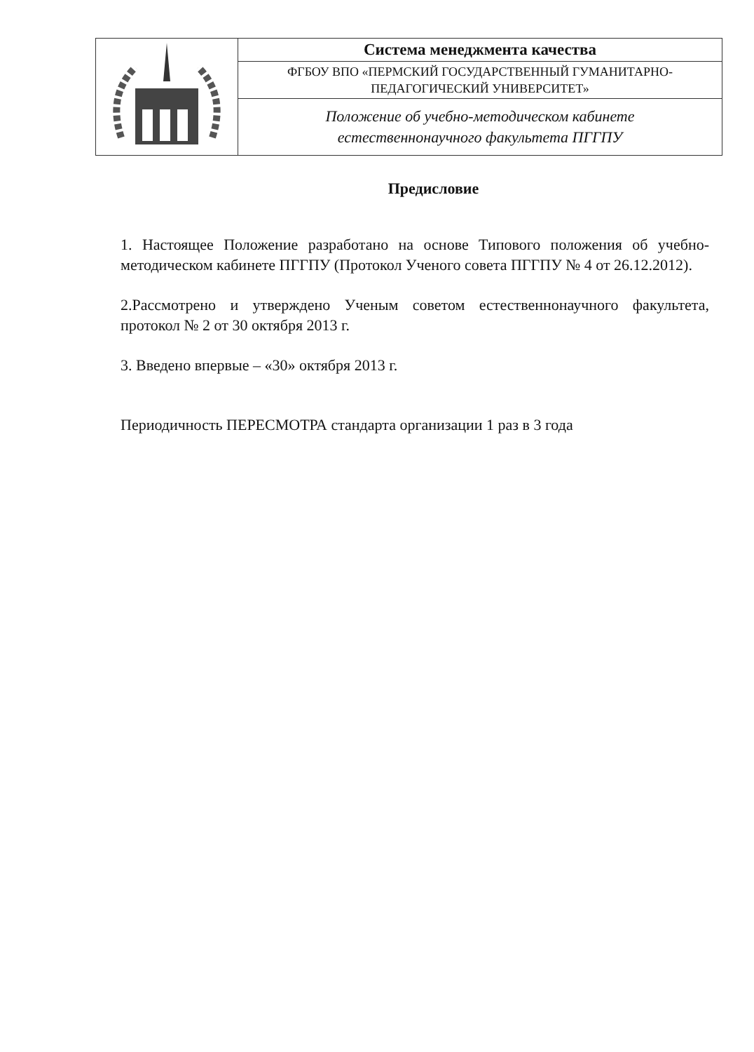| | Система менеджмента качества |
| | ФГБОУ ВПО «ПЕРМСКИЙ ГОСУДАРСТВЕННЫЙ ГУМАНИТАРНО- ПЕДАГОГИЧЕСКИЙ УНИВЕРСИТЕТ» |
| | Положение об учебно-методическом кабинете естественнонаучного факультета ПГГПУ |
Предисловие
1. Настоящее Положение разработано на основе Типового положения об учебно-методическом кабинете ПГГПУ (Протокол Ученого совета ПГГПУ № 4 от 26.12.2012).
2.Рассмотрено и утверждено Ученым советом естественнонаучного факультета, протокол № 2 от 30 октября 2013 г.
3. Введено впервые – «30» октября 2013 г.
Периодичность ПЕРЕСМОТРА стандарта организации 1 раз в 3 года